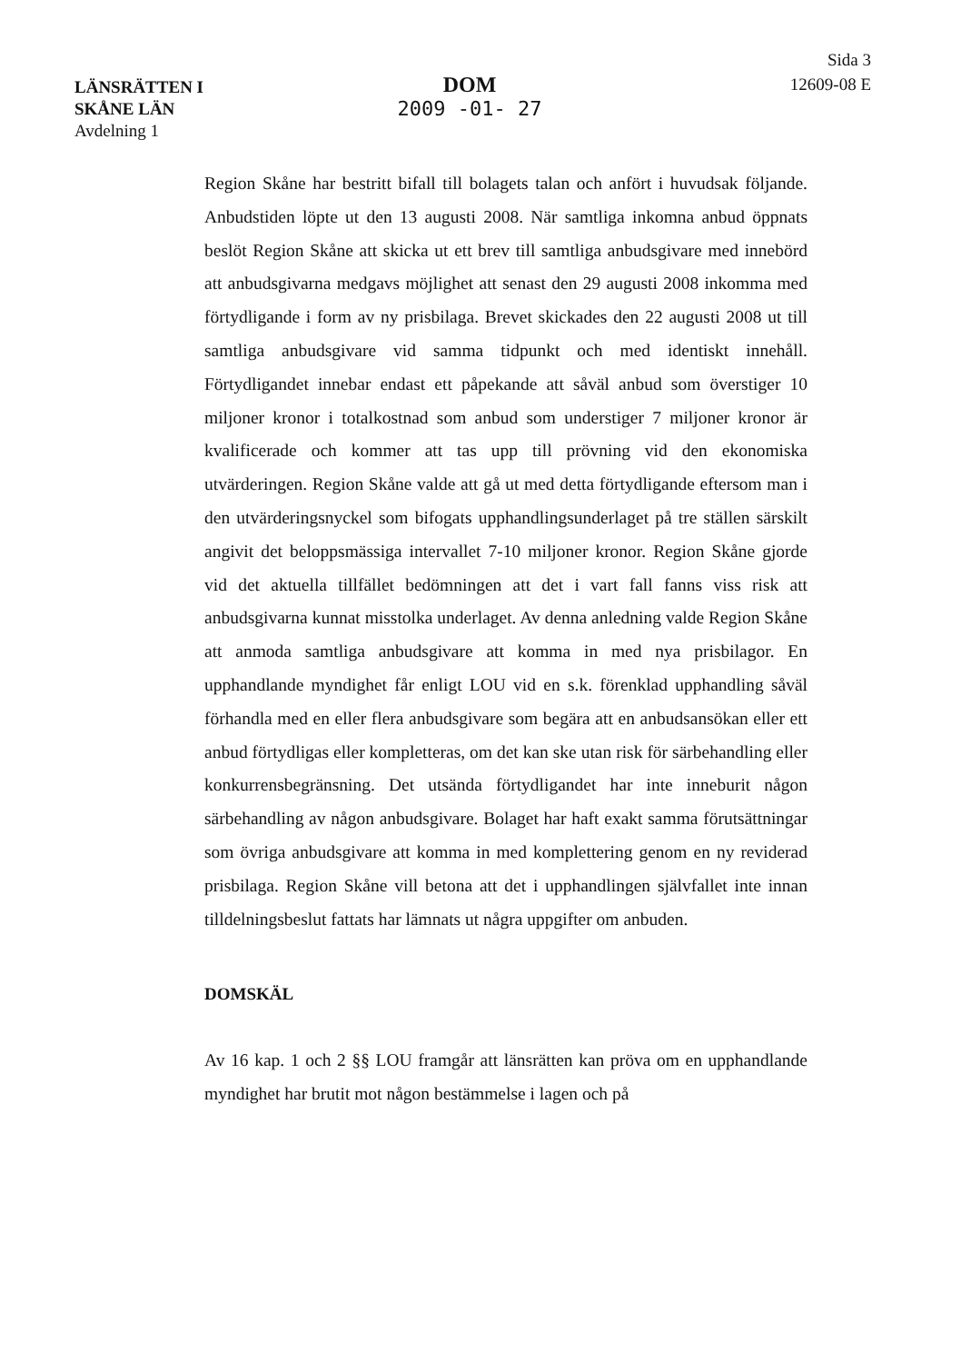LÄNSRÄTTEN I
SKÅNE LÄN
Avdelning 1
DOM
2009 -01- 27
Sida 3
12609-08 E
Region Skåne har bestritt bifall till bolagets talan och anfört i huvudsak följande. Anbudstiden löpte ut den 13 augusti 2008. När samtliga inkomna anbud öppnats beslöt Region Skåne att skicka ut ett brev till samtliga anbudsgivare med innebörd att anbudsgivarna medgavs möjlighet att senast den 29 augusti 2008 inkomma med förtydligande i form av ny prisbilaga. Brevet skickades den 22 augusti 2008 ut till samtliga anbudsgivare vid samma tidpunkt och med identiskt innehåll. Förtydligandet innebar endast ett påpekande att såväl anbud som överstiger 10 miljoner kronor i totalkostnad som anbud som understiger 7 miljoner kronor är kvalificerade och kommer att tas upp till prövning vid den ekonomiska utvärderingen. Region Skåne valde att gå ut med detta förtydligande eftersom man i den utvärderingsnyckel som bifogats upphandlingsunderlaget på tre ställen särskilt angivit det beloppsmässiga intervallet 7-10 miljoner kronor. Region Skåne gjorde vid det aktuella tillfället bedömningen att det i vart fall fanns viss risk att anbudsgivarna kunnat misstolka underlaget. Av denna anledning valde Region Skåne att anmoda samtliga anbudsgivare att komma in med nya prisbilagor. En upphandlande myndighet får enligt LOU vid en s.k. förenklad upphandling såväl förhandla med en eller flera anbudsgivare som begära att en anbudsansökan eller ett anbud förtydligas eller kompletteras, om det kan ske utan risk för särbehandling eller konkurrensbegränsning. Det utsända förtydligandet har inte inneburit någon särbehandling av någon anbudsgivare. Bolaget har haft exakt samma förutsättningar som övriga anbudsgivare att komma in med komplettering genom en ny reviderad prisbilaga. Region Skåne vill betona att det i upphandlingen självfallet inte innan tilldelningsbeslut fattats har lämnats ut några uppgifter om anbuden.
DOMSKÄL
Av 16 kap. 1 och 2 §§ LOU framgår att länsrätten kan pröva om en upphandlande myndighet har brutit mot någon bestämmelse i lagen och på